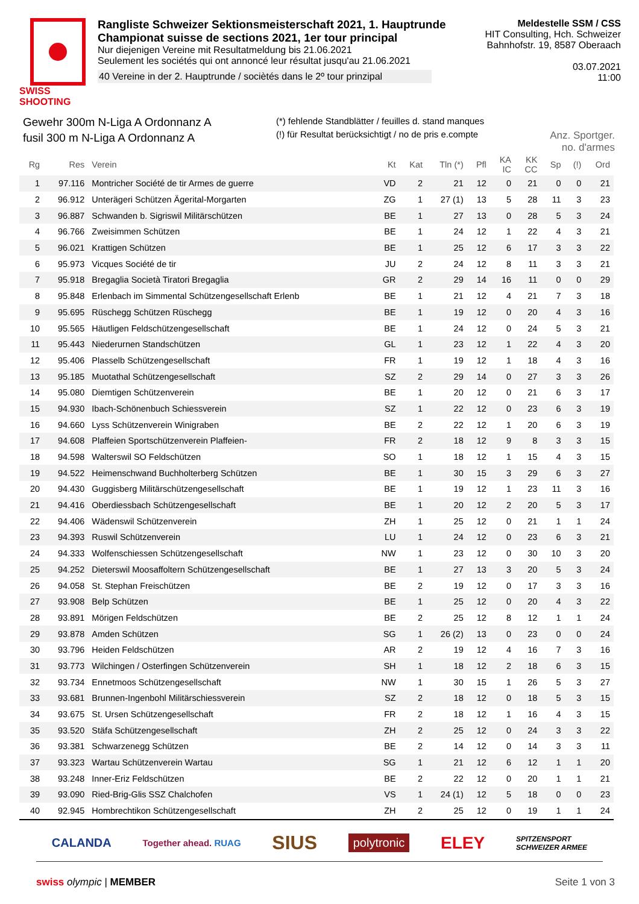SWISS SHOOTING
Rangliste Schweizer Sektionsmeisterschaft 2021, 1. Hauptrunde
Championat suisse de sections 2021, 1er tour principal
Nur diejenigen Vereine mit Resultatmeldung bis 21.06.2021
Seulement les sociétés qui ont annoncé leur résultat jusqu'au 21.06.2021
40 Vereine in der 2. Hauptrunde / sociètés dans le 2º tour prinzipal
Meldestelle SSM / CSS
HIT Consulting, Hch. Schweizer
Bahnhofstr. 19, 8587 Oberaach
03.07.2021
11:00
Gewehr 300m N-Liga A Ordonnanz A
fusil 300 m N-Liga A Ordonnanz A
(*) fehlende Standblätter / feuilles d. stand manques
(!) für Resultat berücksichtigt / no de pris e.compte
Anz. Sportger.
no. d'armes
| Rg | Res | Verein | Kt | Kat | Tln (*) | Pfl | KA IC | KK CC | Sp | (!) | Ord |
| --- | --- | --- | --- | --- | --- | --- | --- | --- | --- | --- | --- |
| 1 | 97.116 | Montricher Société de tir Armes de guerre | VD | 2 | 21 | 12 | 0 | 21 | 0 | 0 | 21 |
| 2 | 96.912 | Unterägeri Schützen Ägerital-Morgarten | ZG | 1 | 27 (1) | 13 | 5 | 28 | 11 | 3 | 23 |
| 3 | 96.887 | Schwanden b. Sigriswil Militärschützen | BE | 1 | 27 | 13 | 0 | 28 | 5 | 3 | 24 |
| 4 | 96.766 | Zweisimmen Schützen | BE | 1 | 24 | 12 | 1 | 22 | 4 | 3 | 21 |
| 5 | 96.021 | Krattigen Schützen | BE | 1 | 25 | 12 | 6 | 17 | 3 | 3 | 22 |
| 6 | 95.973 | Vicques Société de tir | JU | 2 | 24 | 12 | 8 | 11 | 3 | 3 | 21 |
| 7 | 95.918 | Bregaglia Società Tiratori Bregaglia | GR | 2 | 29 | 14 | 16 | 11 | 0 | 0 | 29 |
| 8 | 95.848 | Erlenbach im Simmental Schützengesellschaft Erlenb | BE | 1 | 21 | 12 | 4 | 21 | 7 | 3 | 18 |
| 9 | 95.695 | Rüschegg Schützen Rüschegg | BE | 1 | 19 | 12 | 0 | 20 | 4 | 3 | 16 |
| 10 | 95.565 | Häutligen Feldschützengesellschaft | BE | 1 | 24 | 12 | 0 | 24 | 5 | 3 | 21 |
| 11 | 95.443 | Niederurnen Standschützen | GL | 1 | 23 | 12 | 1 | 22 | 4 | 3 | 20 |
| 12 | 95.406 | Plasselb Schützengesellschaft | FR | 1 | 19 | 12 | 1 | 18 | 4 | 3 | 16 |
| 13 | 95.185 | Muotathal Schützengesellschaft | SZ | 2 | 29 | 14 | 0 | 27 | 3 | 3 | 26 |
| 14 | 95.080 | Diemtigen Schützenverein | BE | 1 | 20 | 12 | 0 | 21 | 6 | 3 | 17 |
| 15 | 94.930 | Ibach-Schönenbuch Schiessverein | SZ | 1 | 22 | 12 | 0 | 23 | 6 | 3 | 19 |
| 16 | 94.660 | Lyss Schützenverein Winigraben | BE | 2 | 22 | 12 | 1 | 20 | 6 | 3 | 19 |
| 17 | 94.608 | Plaffeien Sportschützenverein Plaffeien- | FR | 2 | 18 | 12 | 9 | 8 | 3 | 3 | 15 |
| 18 | 94.598 | Walterswil SO Feldschützen | SO | 1 | 18 | 12 | 1 | 15 | 4 | 3 | 15 |
| 19 | 94.522 | Heimenschwand Buchholterberg Schützen | BE | 1 | 30 | 15 | 3 | 29 | 6 | 3 | 27 |
| 20 | 94.430 | Guggisberg Militärschützengesellschaft | BE | 1 | 19 | 12 | 1 | 23 | 11 | 3 | 16 |
| 21 | 94.416 | Oberdiessbach Schützengesellschaft | BE | 1 | 20 | 12 | 2 | 20 | 5 | 3 | 17 |
| 22 | 94.406 | Wädenswil Schützenverein | ZH | 1 | 25 | 12 | 0 | 21 | 1 | 1 | 24 |
| 23 | 94.393 | Ruswil Schützenverein | LU | 1 | 24 | 12 | 0 | 23 | 6 | 3 | 21 |
| 24 | 94.333 | Wolfenschiessen Schützengesellschaft | NW | 1 | 23 | 12 | 0 | 30 | 10 | 3 | 20 |
| 25 | 94.252 | Dieterswil Moosaffoltern Schützengesellschaft | BE | 1 | 27 | 13 | 3 | 20 | 5 | 3 | 24 |
| 26 | 94.058 | St. Stephan Freischützen | BE | 2 | 19 | 12 | 0 | 17 | 3 | 3 | 16 |
| 27 | 93.908 | Belp Schützen | BE | 1 | 25 | 12 | 0 | 20 | 4 | 3 | 22 |
| 28 | 93.891 | Mörigen Feldschützen | BE | 2 | 25 | 12 | 8 | 12 | 1 | 1 | 24 |
| 29 | 93.878 | Amden Schützen | SG | 1 | 26 (2) | 13 | 0 | 23 | 0 | 0 | 24 |
| 30 | 93.796 | Heiden Feldschützen | AR | 2 | 19 | 12 | 4 | 16 | 7 | 3 | 16 |
| 31 | 93.773 | Wilchingen / Osterfingen Schützenverein | SH | 1 | 18 | 12 | 2 | 18 | 6 | 3 | 15 |
| 32 | 93.734 | Ennetmoos Schützengesellschaft | NW | 1 | 30 | 15 | 1 | 26 | 5 | 3 | 27 |
| 33 | 93.681 | Brunnen-Ingenbohl Militärschiessverein | SZ | 2 | 18 | 12 | 0 | 18 | 5 | 3 | 15 |
| 34 | 93.675 | St. Ursen Schützengesellschaft | FR | 2 | 18 | 12 | 1 | 16 | 4 | 3 | 15 |
| 35 | 93.520 | Stäfa Schützengesellschaft | ZH | 2 | 25 | 12 | 0 | 24 | 3 | 3 | 22 |
| 36 | 93.381 | Schwarzenegg Schützen | BE | 2 | 14 | 12 | 0 | 14 | 3 | 3 | 11 |
| 37 | 93.323 | Wartau Schützenverein Wartau | SG | 1 | 21 | 12 | 6 | 12 | 1 | 1 | 20 |
| 38 | 93.248 | Inner-Eriz Feldschützen | BE | 2 | 22 | 12 | 0 | 20 | 1 | 1 | 21 |
| 39 | 93.090 | Ried-Brig-Glis SSZ Chalchofen | VS | 1 | 24 (1) | 12 | 5 | 18 | 0 | 0 | 23 |
| 40 | 92.945 | Hombrechtikon Schützengesellschaft | ZH | 2 | 25 | 12 | 0 | 19 | 1 | 1 | 24 |
CALANDA Together ahead. RUAG SIUS polytronic ELEY SPITZENSPORT
SCHWEIZER ARMEE
swiss olympic | MEMBER Seite 1 von 3